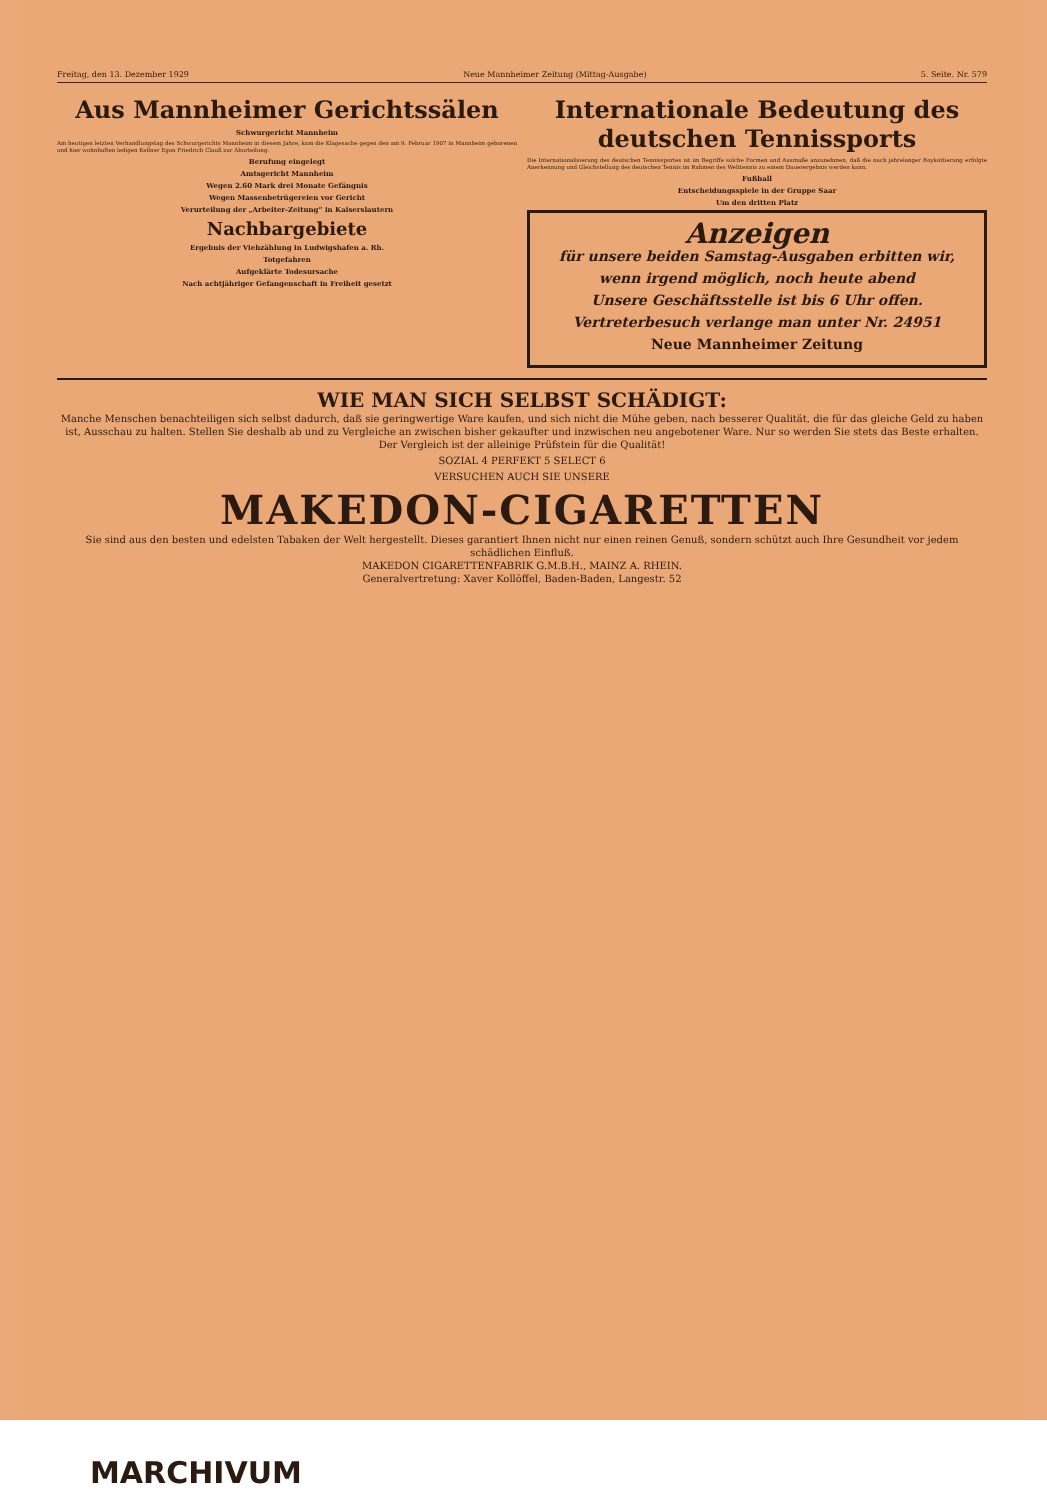Freitag, den 13. Dezember 1929 Neue Mannheimer Zeitung (Mittag-Ausgabe) 5. Seite. Nr. 579
Aus Mannheimer Gerichtssälen
Schwurgericht Mannheim
Am heutigen letzten Verhandlungstag des Schwurgerichts Mannheim in diesem Jahre, kam die Klagesache gegen den am 9. Februar 1907 in Mannheim geborenen und hier wohnhaften ledigen Kellner Egon Friedrich Clauß zur Aburteilung.
Berufung eingelegt
Amtsgericht Mannheim
Wegen 2.60 Mark drei Monate Gefängnis
Wegen Massenbetrügereien vor Gericht
Verurteilung der „Arbeiter-Zeitung“ in Kaiserslautern
Nachbargebiete
Ergebnis der Viehzählung in Ludwigshafen a. Rh.
Totgefahren
Aufgeklärte Todesursache
Nach achtjähriger Gefangenschaft in Freiheit gesetzt
Internationale Bedeutung des deutschen Tennissports
Die Internationalisierung des deutschen Tennissportes ist im Begriffe solche Formen und Ausmaße anzunehmen, daß die nach jahrelanger Boykottierung erfolgte Anerkennung und Gleichstellung des deutschen Tennis im Rahmen des Welttennis zu einem Dauerergebnis werden kann.
Fußball
Entscheidungsspiele in der Gruppe Saar
Um den dritten Platz
Anzeigen
für unsere beiden Samstag-Ausgaben erbitten wir, wenn irgend möglich, noch heute abend
Unsere Geschäftsstelle ist bis 6 Uhr offen. Vertreterbesuch verlange man unter Nr. 24951
Neue Mannheimer Zeitung
WIE MAN SICH SELBST SCHÄDIGT:
Manche Menschen benachteiligen sich selbst dadurch, daß sie geringwertige Ware kaufen, und sich nicht die Mühe geben, nach besserer Qualität, die für das gleiche Geld zu haben ist, Ausschau zu halten. Stellen Sie deshalb ab und zu Vergleiche an zwischen bisher gekaufter und inzwischen neu angebotener Ware. Nur so werden Sie stets das Beste erhalten. Der Vergleich ist der alleinige Prüfstein für die Qualität!
SOZIAL 4 PERFEKT 5 SELECT 6
VERSUCHEN AUCH SIE UNSERE
MAKEDON-CIGARETTEN
Sie sind aus den besten und edelsten Tabaken der Welt hergestellt. Dieses garantiert Ihnen nicht nur einen reinen Genuß, sondern schützt auch Ihre Gesundheit vor jedem schädlichen Einfluß.
MAKEDON CIGARETTENFABRIK G.M.B.H., MAINZ A. RHEIN.
Generalvertretung: Xaver Kollöffel, Baden-Baden, Langestr. 52
MARCHIVUM